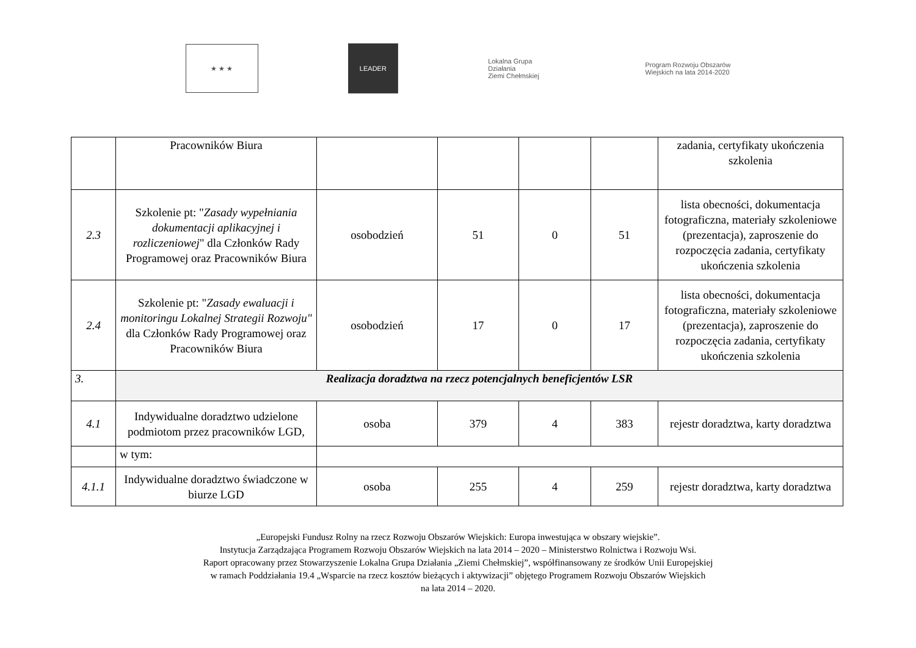★ ★ ★
LEADER
Lokalna Grupa Działania
Ziemi Chełmskiej
Program Rozwoju Obszarów Wiejskich na lata 2014-2020
| | Pracowników Biura | | | | | zadania, certyfikaty ukończenia szkolenia |
| 2.3 | Szkolenie pt: " Zasady wypełniania dokumentacji aplikacyjnej i rozliczeniowej " dla Członków Rady Programowej oraz Pracowników Biura | osobodzień | 51 | 0 | 51 | lista obecności, dokumentacja fotograficzna, materiały szkoleniowe (prezentacja), zaproszenie do rozpoczęcia zadania, certyfikaty ukończenia szkolenia |
| 2.4 | Szkolenie pt: " Zasady ewaluacji i monitoringu Lokalnej Strategii Rozwoju" dla Członków Rady Programowej oraz Pracowników Biura | osobodzień | 17 | 0 | 17 | lista obecności, dokumentacja fotograficzna, materiały szkoleniowe (prezentacja), zaproszenie do rozpoczęcia zadania, certyfikaty ukończenia szkolenia |
| 3. | Realizacja doradztwa na rzecz potencjalnych beneficjentów LSR | | | | | |
| 4.1 | Indywidualne doradztwo udzielone podmiotom przez pracowników LGD, | osoba | 379 | 4 | 383 | rejestr doradztwa, karty doradztwa |
| | w tym: | | | | | |
| 4.1.1 | Indywidualne doradztwo świadczone w biurze LGD | osoba | 255 | 4 | 259 | rejestr doradztwa, karty doradztwa |
„Europejski Fundusz Rolny na rzecz Rozwoju Obszarów Wiejskich: Europa inwestująca w obszary wiejskie”.
Instytucja Zarządzająca Programem Rozwoju Obszarów Wiejskich na lata 2014 – 2020 – Ministerstwo Rolnictwa i Rozwoju Wsi.
Raport opracowany przez Stowarzyszenie Lokalna Grupa Działania „Ziemi Chełmskiej”, współfinansowany ze środków Unii Europejskiej
w ramach Poddziałania 19.4 „Wsparcie na rzecz kosztów bieżących i aktywizacji” objętego Programem Rozwoju Obszarów Wiejskich
na lata 2014 – 2020.